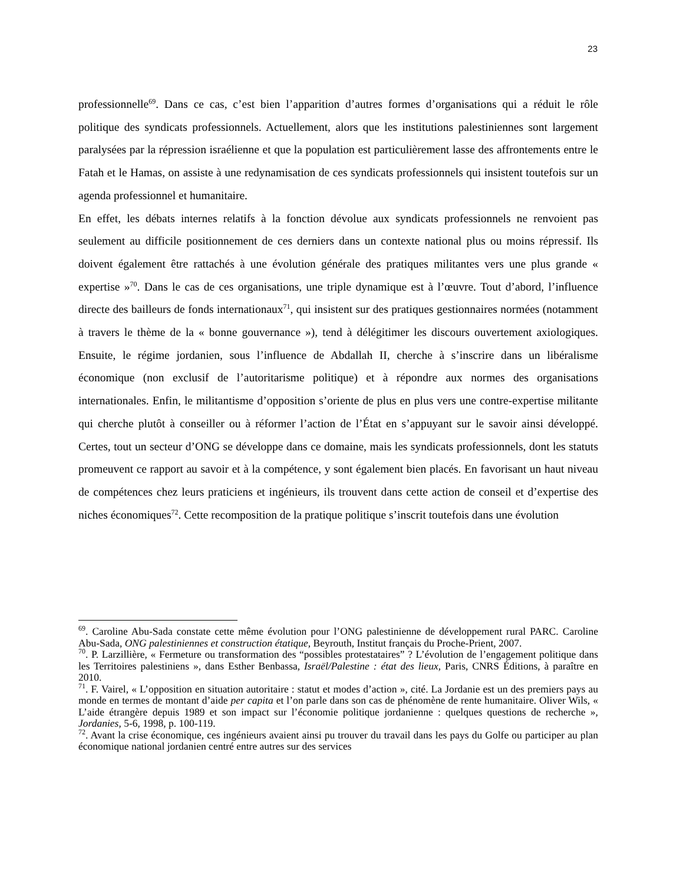23
professionnelle<sup>69</sup>. Dans ce cas, c’est bien l’apparition d’autres formes d’organisations qui a réduit le rôle politique des syndicats professionnels. Actuellement, alors que les institutions palestiniennes sont largement paralysées par la répression israélienne et que la population est particulièrement lasse des affrontements entre le Fatah et le Hamas, on assiste à une redynamisation de ces syndicats professionnels qui insistent toutefois sur un agenda professionnel et humanitaire.
En effet, les débats internes relatifs à la fonction dévolue aux syndicats professionnels ne renvoient pas seulement au difficile positionnement de ces derniers dans un contexte national plus ou moins répressif. Ils doivent également être rattachés à une évolution générale des pratiques militantes vers une plus grande « expertise »<sup>70</sup>. Dans le cas de ces organisations, une triple dynamique est à l’œuvre. Tout d’abord, l’influence directe des bailleurs de fonds internationaux<sup>71</sup>, qui insistent sur des pratiques gestionnaires normées (notamment à travers le thème de la « bonne gouvernance »), tend à délégitimer les discours ouvertement axiologiques. Ensuite, le régime jordanien, sous l’influence de Abdallah II, cherche à s’inscrire dans un libéralisme économique (non exclusif de l’autoritarisme politique) et à répondre aux normes des organisations internationales. Enfin, le militantisme d’opposition s’oriente de plus en plus vers une contre-expertise militante qui cherche plutôt à conseiller ou à réformer l’action de l’État en s’appuyant sur le savoir ainsi développé. Certes, tout un secteur d’ONG se développe dans ce domaine, mais les syndicats professionnels, dont les statuts promeuvent ce rapport au savoir et à la compétence, y sont également bien placés. En favorisant un haut niveau de compétences chez leurs praticiens et ingénieurs, ils trouvent dans cette action de conseil et d’expertise des niches économiques<sup>72</sup>. Cette recomposition de la pratique politique s’inscrit toutefois dans une évolution
<sup>69</sup>. Caroline Abu-Sada constate cette même évolution pour l’ONG palestinienne de développement rural PARC. Caroline Abu-Sada, ONG palestiniennes et construction étatique, Beyrouth, Institut français du Proche-Prient, 2007.
<sup>70</sup>. P. Larzillière, « Fermeture ou transformation des “possibles protestataires” ? L’évolution de l’engagement politique dans les Territoires palestiniens », dans Esther Benbassa, Israël/Palestine : état des lieux, Paris, CNRS Éditions, à paraître en 2010.
<sup>71</sup>. F. Vairel, « L’opposition en situation autoritaire : statut et modes d’action », cité. La Jordanie est un des premiers pays au monde en termes de montant d’aide per capita et l’on parle dans son cas de phénomène de rente humanitaire. Oliver Wils, « L’aide étrangère depuis 1989 et son impact sur l’économie politique jordanienne : quelques questions de recherche », Jordanies, 5-6, 1998, p. 100-119.
<sup>72</sup>. Avant la crise économique, ces ingénieurs avaient ainsi pu trouver du travail dans les pays du Golfe ou participer au plan économique national jordanien centré entre autres sur des services